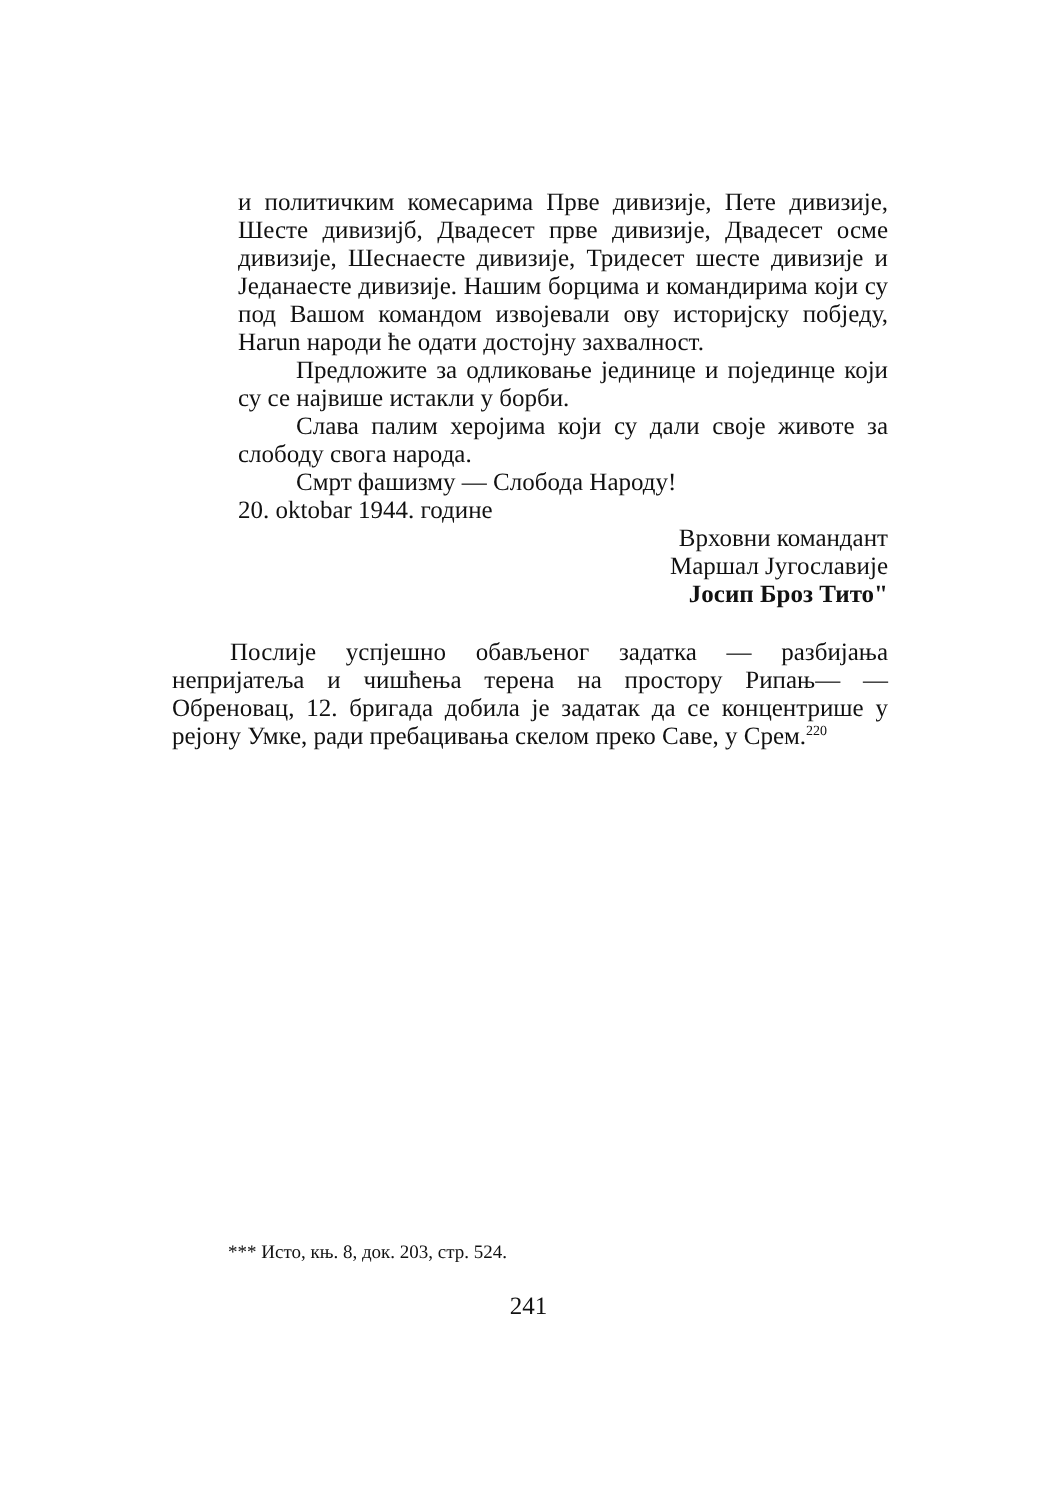и политичким комесарима Прве дивизије, Пете дивизије, Шесте дивизијб, Двадесет прве дивизије, Двадесет осме дивизије, Шеснаесте дивизије, Тридесет шесте дивизије и Једанаесте дивизије. Нашим борцима и командирима који су под Вашом командом извојевали ову историјску побједу, Наrun народи ће одати достојну захвалност.
Предложите за одликовање јединице и појединце који су се највише истакли у борби.
Слава палим херојима који су дали своје животе за слободу свога народа.
Смрт фашизму — Слобода Народу!
20. oktobar 1944. године
Врховни командант
Маршал Југославије
Јосип Броз Тито"
Послије успјешно обављеног задатка — разбијања непријатеља и чишћења терена на простору Рипањ— —Обреновац, 12. бригада добила је задатак да се концентрише у рејону Умке, ради пребацивања скелом преко Саве, у Срем.<sup>220</sup>
*** Исто, књ. 8, док. 203, стр. 524.
241